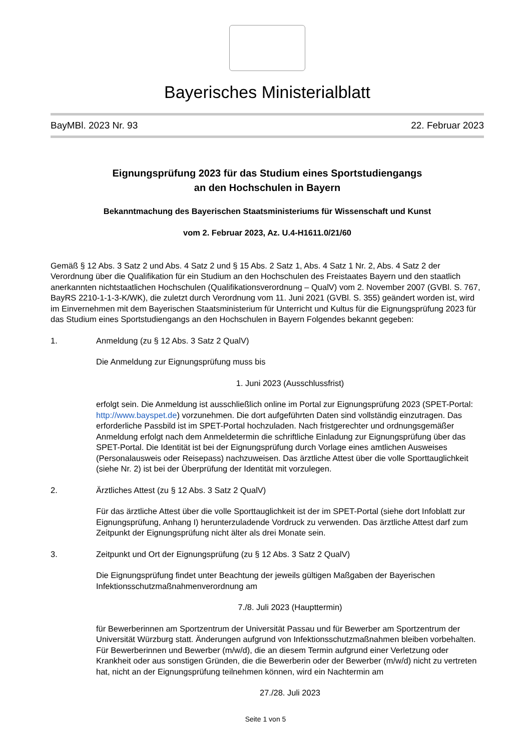Bayerisches Ministerialblatt
BayMBl. 2023 Nr. 93 22. Februar 2023
Eignungsprüfung 2023 für das Studium eines Sportstudiengangs
an den Hochschulen in Bayern
Bekanntmachung des Bayerischen Staatsministeriums für Wissenschaft und Kunst
vom 2. Februar 2023, Az. U.4-H1611.0/21/60
Gemäß § 12 Abs. 3 Satz 2 und Abs. 4 Satz 2 und § 15 Abs. 2 Satz 1, Abs. 4 Satz 1 Nr. 2, Abs. 4 Satz 2 der Verordnung über die Qualifikation für ein Studium an den Hochschulen des Freistaates Bayern und den staatlich anerkannten nichtstaatlichen Hochschulen (Qualifikationsverordnung – QualV) vom 2. November 2007 (GVBl. S. 767, BayRS 2210-1-1-3-K/WK), die zuletzt durch Verordnung vom 11. Juni 2021 (GVBl. S. 355) geändert worden ist, wird im Einvernehmen mit dem Bayerischen Staatsministerium für Unterricht und Kultus für die Eignungsprüfung 2023 für das Studium eines Sportstudiengangs an den Hochschulen in Bayern Folgendes bekannt gegeben:
1. Anmeldung (zu § 12 Abs. 3 Satz 2 QualV)
Die Anmeldung zur Eignungsprüfung muss bis
1. Juni 2023 (Ausschlussfrist)
erfolgt sein. Die Anmeldung ist ausschließlich online im Portal zur Eignungsprüfung 2023 (SPET-Portal: http://www.bayspet.de) vorzunehmen. Die dort aufgeführten Daten sind vollständig einzutragen. Das erforderliche Passbild ist im SPET-Portal hochzuladen. Nach fristgerechter und ordnungsgemäßer Anmeldung erfolgt nach dem Anmeldetermin die schriftliche Einladung zur Eignungsprüfung über das SPET-Portal. Die Identität ist bei der Eignungsprüfung durch Vorlage eines amtlichen Ausweises (Personalausweis oder Reisepass) nachzuweisen. Das ärztliche Attest über die volle Sporttauglichkeit (siehe Nr. 2) ist bei der Überprüfung der Identität mit vorzulegen.
2. Ärztliches Attest (zu § 12 Abs. 3 Satz 2 QualV)
Für das ärztliche Attest über die volle Sporttauglichkeit ist der im SPET-Portal (siehe dort Infoblatt zur Eignungsprüfung, Anhang I) herunterzuladende Vordruck zu verwenden. Das ärztliche Attest darf zum Zeitpunkt der Eignungsprüfung nicht älter als drei Monate sein.
3. Zeitpunkt und Ort der Eignungsprüfung (zu § 12 Abs. 3 Satz 2 QualV)
Die Eignungsprüfung findet unter Beachtung der jeweils gültigen Maßgaben der Bayerischen Infektionsschutzmaßnahmenverordnung am
7./8. Juli 2023 (Haupttermin)
für Bewerberinnen am Sportzentrum der Universität Passau und für Bewerber am Sportzentrum der Universität Würzburg statt. Änderungen aufgrund von Infektionsschutzmaßnahmen bleiben vorbehalten. Für Bewerberinnen und Bewerber (m/w/d), die an diesem Termin aufgrund einer Verletzung oder Krankheit oder aus sonstigen Gründen, die die Bewerberin oder der Bewerber (m/w/d) nicht zu vertreten hat, nicht an der Eignungsprüfung teilnehmen können, wird ein Nachtermin am
27./28. Juli 2023
Seite 1 von 5